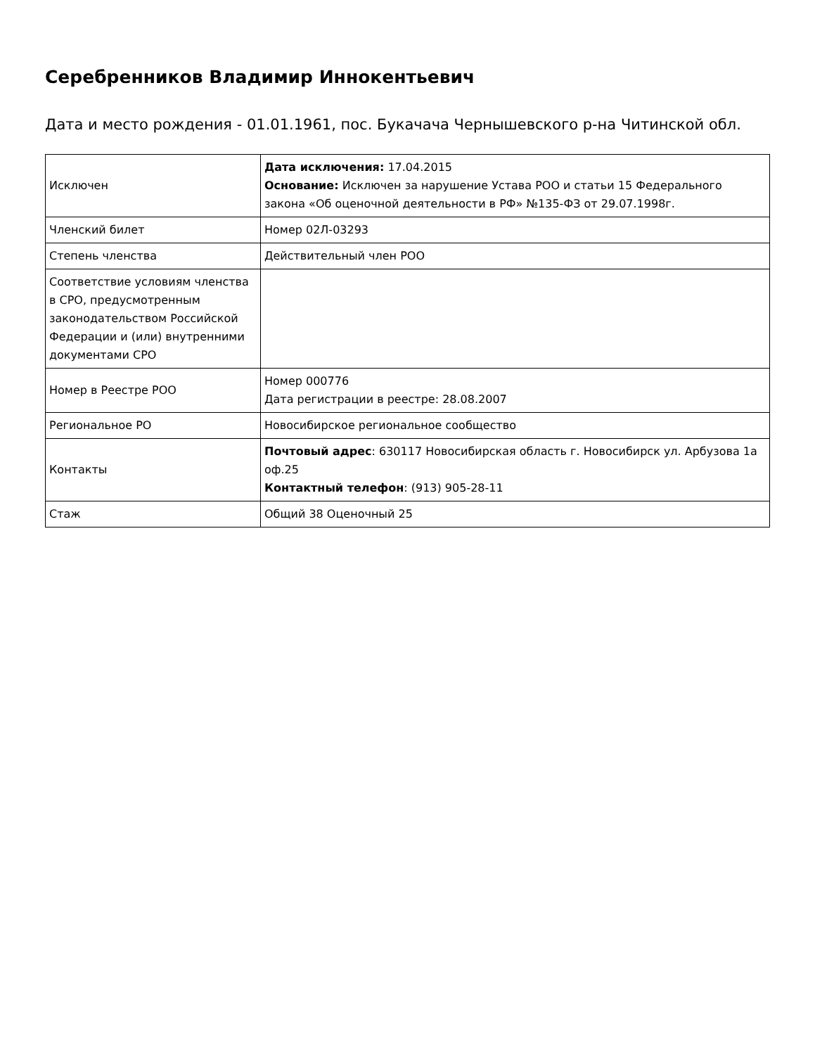Серебренников Владимир Иннокентьевич
Дата и место рождения - 01.01.1961, пос. Букачача Чернышевского р-на Читинской обл.
| Исключен | Дата исключения: 17.04.2015 Основание: Исключен за нарушение Устава РОО и статьи 15 Федерального закона «Об оценочной деятельности в РФ» №135-ФЗ от 29.07.1998г. |
| Членский билет | Номер 02Л-03293 |
| Степень членства | Действительный член РОО |
| Соответствие условиям членства в СРО, предусмотренным законодательством Российской Федерации и (или) внутренними документами СРО | |
| Номер в Реестре РОО | Номер 000776 Дата регистрации в реестре: 28.08.2007 |
| Региональное РО | Новосибирское региональное сообщество |
| Контакты | Почтовый адрес : 630117 Новосибирская область г. Новосибирск ул. Арбузова 1а оф.25 Контактный телефон : (913) 905-28-11 |
| Стаж | Общий 38 Оценочный 25 |